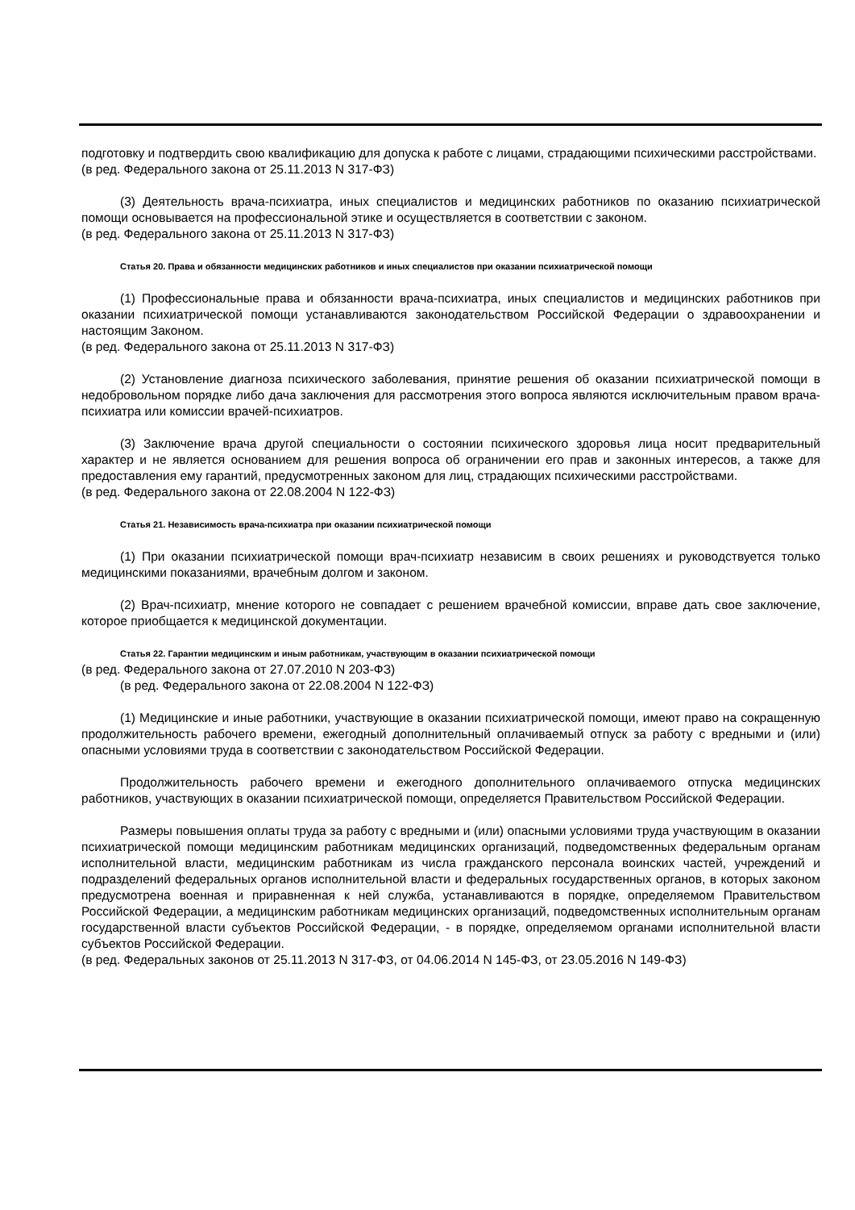подготовку и подтвердить свою квалификацию для допуска к работе с лицами, страдающими психическими расстройствами.
(в ред. Федерального закона от 25.11.2013 N 317-ФЗ)
(3) Деятельность врача-психиатра, иных специалистов и медицинских работников по оказанию психиатрической помощи основывается на профессиональной этике и осуществляется в соответствии с законом.
(в ред. Федерального закона от 25.11.2013 N 317-ФЗ)
Статья 20. Права и обязанности медицинских работников и иных специалистов при оказании психиатрической помощи
(1) Профессиональные права и обязанности врача-психиатра, иных специалистов и медицинских работников при оказании психиатрической помощи устанавливаются законодательством Российской Федерации о здравоохранении и настоящим Законом.
(в ред. Федерального закона от 25.11.2013 N 317-ФЗ)
(2) Установление диагноза психического заболевания, принятие решения об оказании психиатрической помощи в недобровольном порядке либо дача заключения для рассмотрения этого вопроса являются исключительным правом врача-психиатра или комиссии врачей-психиатров.
(3) Заключение врача другой специальности о состоянии психического здоровья лица носит предварительный характер и не является основанием для решения вопроса об ограничении его прав и законных интересов, а также для предоставления ему гарантий, предусмотренных законом для лиц, страдающих психическими расстройствами.
(в ред. Федерального закона от 22.08.2004 N 122-ФЗ)
Статья 21. Независимость врача-психиатра при оказании психиатрической помощи
(1) При оказании психиатрической помощи врач-психиатр независим в своих решениях и руководствуется только медицинскими показаниями, врачебным долгом и законом.
(2) Врач-психиатр, мнение которого не совпадает с решением врачебной комиссии, вправе дать свое заключение, которое приобщается к медицинской документации.
Статья 22. Гарантии медицинским и иным работникам, участвующим в оказании психиатрической помощи
(в ред. Федерального закона от 27.07.2010 N 203-ФЗ)
(в ред. Федерального закона от 22.08.2004 N 122-ФЗ)
(1) Медицинские и иные работники, участвующие в оказании психиатрической помощи, имеют право на сокращенную продолжительность рабочего времени, ежегодный дополнительный оплачиваемый отпуск за работу с вредными и (или) опасными условиями труда в соответствии с законодательством Российской Федерации.
Продолжительность рабочего времени и ежегодного дополнительного оплачиваемого отпуска медицинских работников, участвующих в оказании психиатрической помощи, определяется Правительством Российской Федерации.
Размеры повышения оплаты труда за работу с вредными и (или) опасными условиями труда участвующим в оказании психиатрической помощи медицинским работникам медицинских организаций, подведомственных федеральным органам исполнительной власти, медицинским работникам из числа гражданского персонала воинских частей, учреждений и подразделений федеральных органов исполнительной власти и федеральных государственных органов, в которых законом предусмотрена военная и приравненная к ней служба, устанавливаются в порядке, определяемом Правительством Российской Федерации, а медицинским работникам медицинских организаций, подведомственных исполнительным органам государственной власти субъектов Российской Федерации, - в порядке, определяемом органами исполнительной власти субъектов Российской Федерации.
(в ред. Федеральных законов от 25.11.2013 N 317-ФЗ, от 04.06.2014 N 145-ФЗ, от 23.05.2016 N 149-ФЗ)